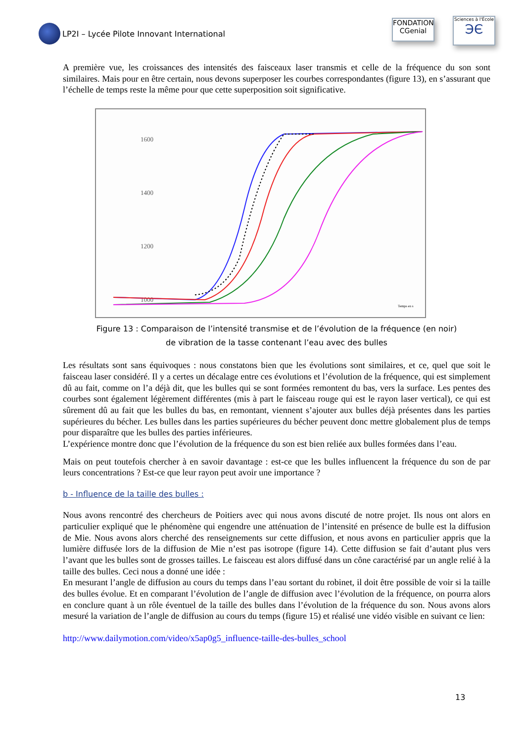LP2I – Lycée Pilote Innovant International
FONDATION
CGenial
Sciences à l'École
ЭЄ
A première vue, les croissances des intensités des faisceaux laser transmis et celle de la fréquence du son sont similaires. Mais pour en être certain, nous devons superposer les courbes correspondantes (figure 13), en s’assurant que l’échelle de temps reste la même pour que cette superposition soit significative.
1600
1400
1200
1000
Temps en s
Figure 13 : Comparaison de l’intensité transmise et de l’évolution de la fréquence (en noir)
de vibration de la tasse contenant l’eau avec des bulles
Les résultats sont sans équivoques : nous constatons bien que les évolutions sont similaires, et ce, quel que soit le faisceau laser considéré. Il y a certes un décalage entre ces évolutions et l’évolution de la fréquence, qui est simplement dû au fait, comme on l’a déjà dit, que les bulles qui se sont formées remontent du bas, vers la surface. Les pentes des courbes sont également légèrement différentes (mis à part le faisceau rouge qui est le rayon laser vertical), ce qui est sûrement dû au fait que les bulles du bas, en remontant, viennent s’ajouter aux bulles déjà présentes dans les parties supérieures du bécher. Les bulles dans les parties supérieures du bécher peuvent donc mettre globalement plus de temps pour disparaître que les bulles des parties inférieures.
L’expérience montre donc que l’évolution de la fréquence du son est bien reliée aux bulles formées dans l’eau.
Mais on peut toutefois chercher à en savoir davantage : est-ce que les bulles influencent la fréquence du son de par leurs concentrations ? Est-ce que leur rayon peut avoir une importance ?
b - Influence de la taille des bulles :
Nous avons rencontré des chercheurs de Poitiers avec qui nous avons discuté de notre projet. Ils nous ont alors en particulier expliqué que le phénomène qui engendre une atténuation de l’intensité en présence de bulle est la diffusion de Mie. Nous avons alors cherché des renseignements sur cette diffusion, et nous avons en particulier appris que la lumière diffusée lors de la diffusion de Mie n’est pas isotrope (figure 14). Cette diffusion se fait d’autant plus vers l’avant que les bulles sont de grosses tailles. Le faisceau est alors diffusé dans un cône caractérisé par un angle relié à la taille des bulles. Ceci nous a donné une idée :
En mesurant l’angle de diffusion au cours du temps dans l’eau sortant du robinet, il doit être possible de voir si la taille des bulles évolue. Et en comparant l’évolution de l’angle de diffusion avec l’évolution de la fréquence, on pourra alors en conclure quant à un rôle éventuel de la taille des bulles dans l’évolution de la fréquence du son. Nous avons alors mesuré la variation de l’angle de diffusion au cours du temps (figure 15) et réalisé une vidéo visible en suivant ce lien:
http://www.dailymotion.com/video/x5ap0g5_influence-taille-des-bulles_school
13